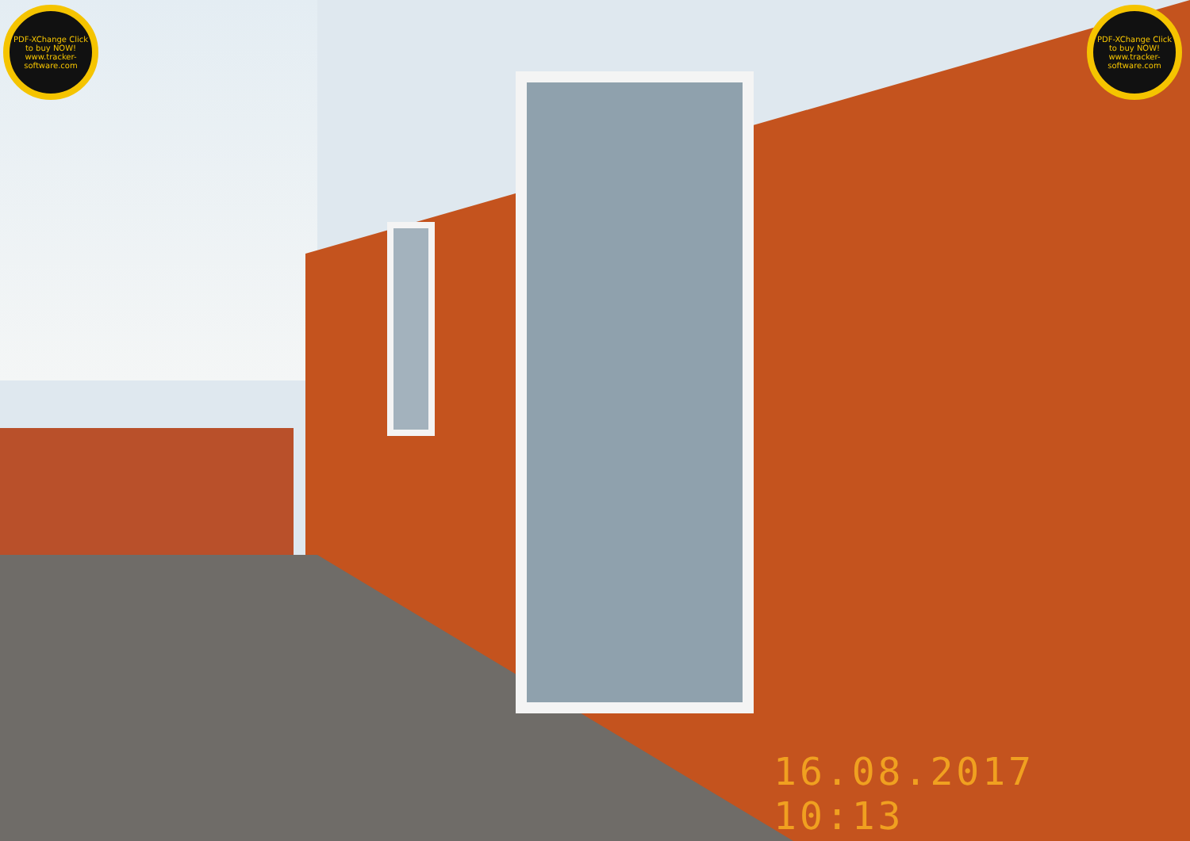PDF-XChange Click to buy NOW! www.tracker-software.com
PDF-XChange Click to buy NOW! www.tracker-software.com
16.08.2017 10:13